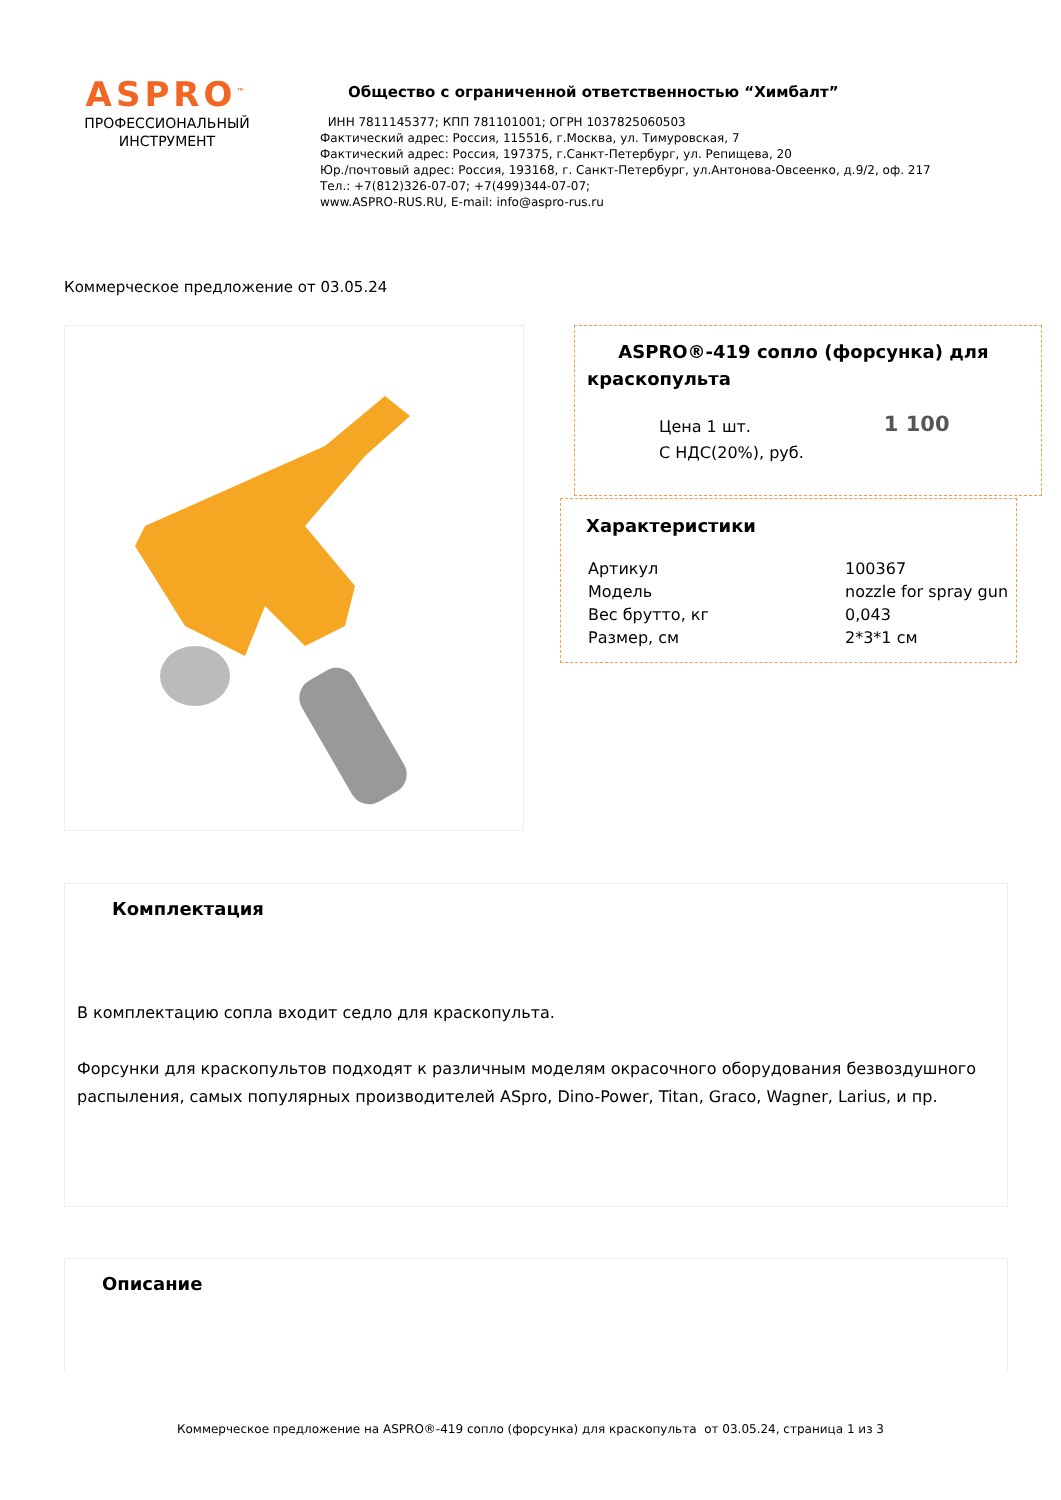ASPRO<sup>™</sup>
ПРОФЕССИОНАЛЬНЫЙ
ИНСТРУМЕНТ
Общество с ограниченной ответственностью “Химбалт”
ИНН 7811145377; КПП 781101001; ОГРН 1037825060503
Фактический адрес: Россия, 115516, г.Москва, ул. Тимуровская, 7
Фактический адрес: Россия, 197375, г.Санкт-Петербург, ул. Репищева, 20
Юр./почтовый адрес: Россия, 193168, г. Санкт-Петербург, ул.Антонова-Овсеенко, д.9/2, оф. 217
Тел.: +7(812)326-07-07; +7(499)344-07-07;
www.ASPRO-RUS.RU, E-mail: info@aspro-rus.ru
Коммерческое предложение от 03.05.24
ASPRO®-419 сопло (форсунка) для краскопульта
| Цена 1 шт. С НДС(20%), руб. | 1 100 |
Характеристики
| Артикул | 100367 |
| Модель | nozzle for spray gun |
| Вес брутто, кг | 0,043 |
| Размер, см | 2*3*1 см |
Комплектация
В комплектацию сопла входит седло для краскопульта.
Форсунки для краскопультов подходят к различным моделям окрасочного оборудования безвоздушного распыления, самых популярных производителей ASpro, Dino-Power, Titan, Graco, Wagner, Larius, и пр.
Описание
Коммерческое предложение на ASPRO®-419 сопло (форсунка) для краскопульта от 03.05.24, страница 1 из 3